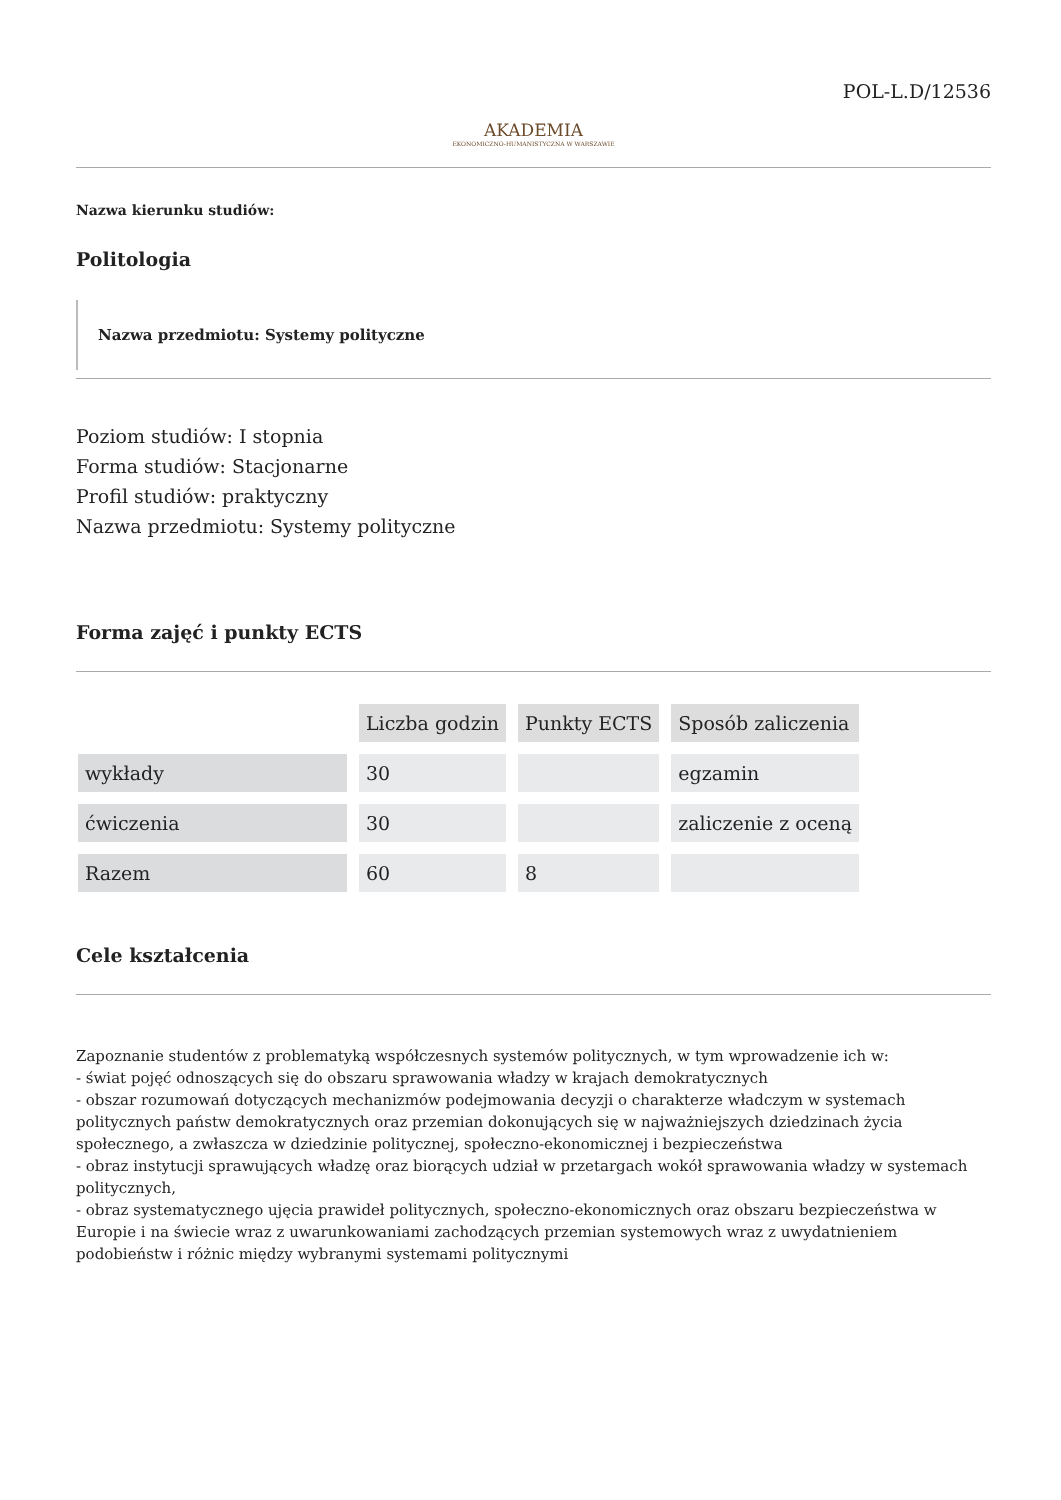POL-L.D/12536
AKADEMIA
EKONOMICZNO-HUMANISTYCZNA W WARSZAWIE
Nazwa kierunku studiów:
Politologia
Nazwa przedmiotu: Systemy polityczne
Poziom studiów: I stopnia
Forma studiów: Stacjonarne
Profil studiów: praktyczny
Nazwa przedmiotu: Systemy polityczne
Forma zajęć i punkty ECTS
| | Liczba godzin | Punkty ECTS | Sposób zaliczenia |
| wykłady | 30 | | egzamin |
| ćwiczenia | 30 | | zaliczenie z oceną |
| Razem | 60 | 8 | |
Cele kształcenia
Zapoznanie studentów z problematyką współczesnych systemów politycznych, w tym wprowadzenie ich w:
- świat pojęć odnoszących się do obszaru sprawowania władzy w krajach demokratycznych
- obszar rozumowań dotyczących mechanizmów podejmowania decyzji o charakterze władczym w systemach politycznych państw demokratycznych oraz przemian dokonujących się w najważniejszych dziedzinach życia społecznego, a zwłaszcza w dziedzinie politycznej, społeczno-ekonomicznej i bezpieczeństwa
- obraz instytucji sprawujących władzę oraz biorących udział w przetargach wokół sprawowania władzy w systemach politycznych,
- obraz systematycznego ujęcia prawideł politycznych, społeczno-ekonomicznych oraz obszaru bezpieczeństwa w Europie i na świecie wraz z uwarunkowaniami zachodzących przemian systemowych wraz z uwydatnieniem podobieństw i różnic między wybranymi systemami politycznymi